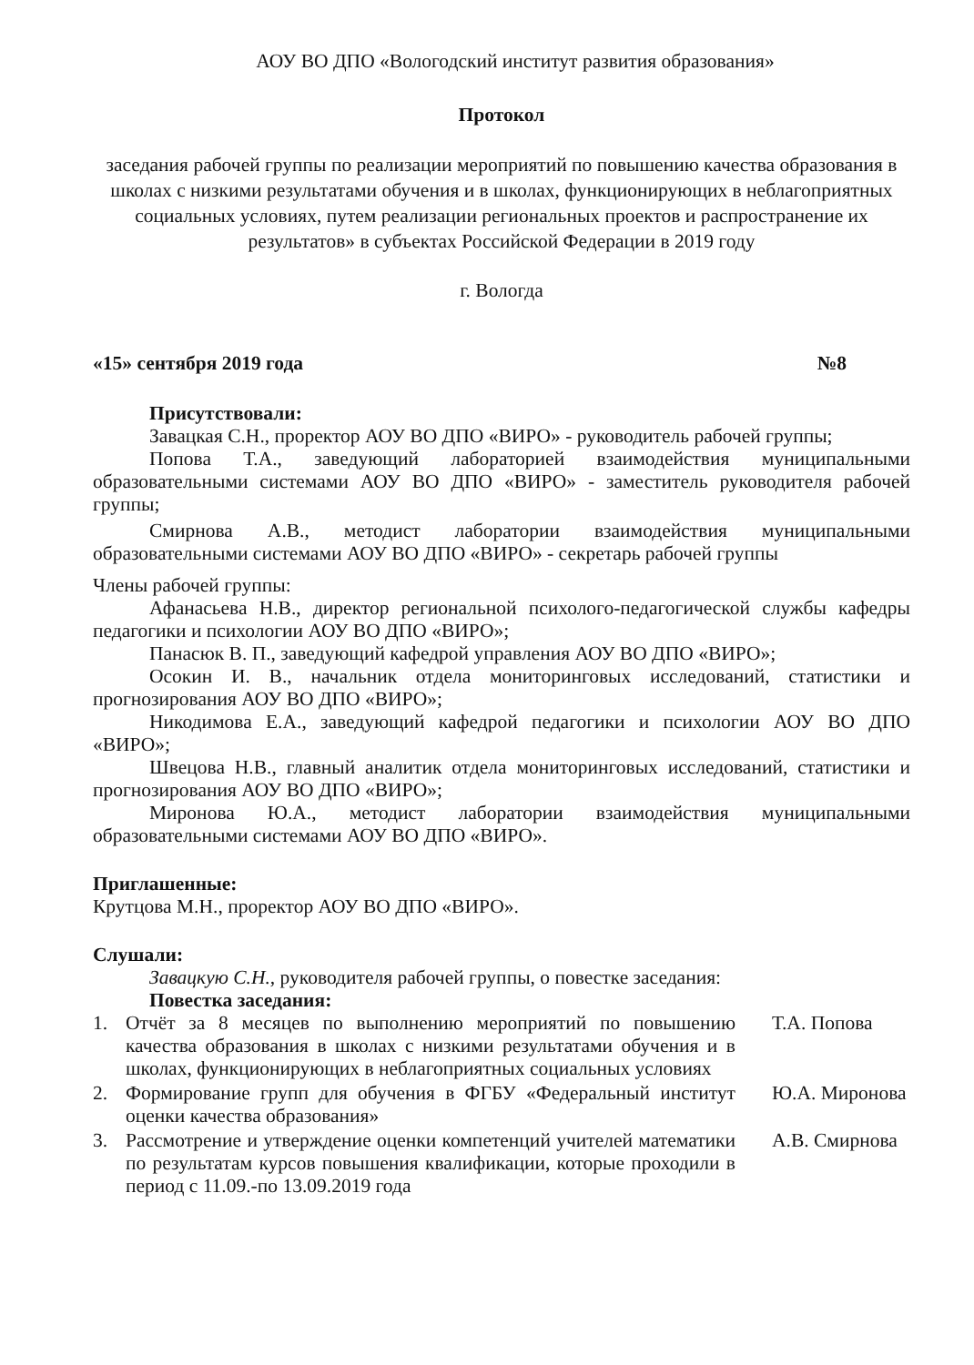АОУ ВО ДПО «Вологодский институт развития образования»
Протокол
заседания рабочей группы по реализации мероприятий по повышению качества образования в школах с низкими результатами обучения и в школах, функционирующих в неблагоприятных социальных условиях, путем реализации региональных проектов и распространение их результатов» в субъектах Российской Федерации в 2019 году
г. Вологда
«15» сентября 2019 года №8
Присутствовали:
Завацкая С.Н., проректор АОУ ВО ДПО «ВИРО» - руководитель рабочей группы;
Попова Т.А., заведующий лабораторией взаимодействия муниципальными образовательными системами АОУ ВО ДПО «ВИРО» - заместитель руководителя рабочей группы;
Смирнова А.В., методист лаборатории взаимодействия муниципальными образовательными системами АОУ ВО ДПО «ВИРО» - секретарь рабочей группы
Члены рабочей группы:
Афанасьева Н.В., директор региональной психолого-педагогической службы кафедры педагогики и психологии АОУ ВО ДПО «ВИРО»;
Панасюк В. П., заведующий кафедрой управления АОУ ВО ДПО «ВИРО»;
Осокин И. В., начальник отдела мониторинговых исследований, статистики и прогнозирования АОУ ВО ДПО «ВИРО»;
Никодимова Е.А., заведующий кафедрой педагогики и психологии АОУ ВО ДПО «ВИРО»;
Швецова Н.В., главный аналитик отдела мониторинговых исследований, статистики и прогнозирования АОУ ВО ДПО «ВИРО»;
Миронова Ю.А., методист лаборатории взаимодействия муниципальными образовательными системами АОУ ВО ДПО «ВИРО».
Приглашенные:
Крутцова М.Н., проректор АОУ ВО ДПО «ВИРО».
Слушали:
Завацкую С.Н., руководителя рабочей группы, о повестке заседания:
Повестка заседания:
| 1. | Отчёт за 8 месяцев по выполнению мероприятий по повышению качества образования в школах с низкими результатами обучения и в школах, функционирующих в неблагоприятных социальных условиях | Т.А. Попова |
| 2. | Формирование групп для обучения в ФГБУ «Федеральный институт оценки качества образования» | Ю.А. Миронова |
| 3. | Рассмотрение и утверждение оценки компетенций учителей математики по результатам курсов повышения квалификации, которые проходили в период с 11.09.-по 13.09.2019 года | А.В. Смирнова |